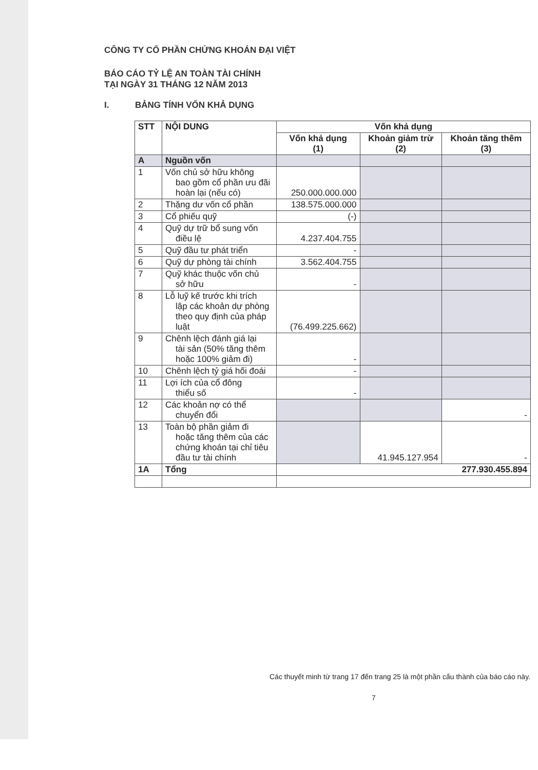CÔNG TY CỔ PHẦN CHỨNG KHOÁN ĐẠI VIỆT
BÁO CÁO TỶ LỆ AN TOÀN TÀI CHÍNH
TẠI NGÀY 31 THÁNG 12 NĂM 2013
I. BẢNG TÍNH VỐN KHẢ DỤNG
| STT | NỘI DUNG | Vốn khả dụng | | |
| --- | --- | --- | --- | --- |
| | | Vốn khả dụng (1) | Khoản giảm trừ (2) | Khoản tăng thêm (3) |
| A | Nguồn vốn | | | |
| 1 | Vốn chủ sở hữu không bao gồm cổ phần ưu đãi hoàn lại (nếu có) | 250.000.000.000 | | |
| 2 | Thặng dư vốn cổ phần | 138.575.000.000 | | |
| 3 | Cổ phiếu quỹ | (-) | | |
| 4 | Quỹ dự trữ bổ sung vốn điều lệ | 4.237.404.755 | | |
| 5 | Quỹ đầu tư phát triển | - | | |
| 6 | Quỹ dự phòng tài chính | 3.562.404.755 | | |
| 7 | Quỹ khác thuộc vốn chủ sở hữu | - | | |
| 8 | Lỗ luỹ kế trước khi trích lập các khoản dự phòng theo quy định của pháp luật | (76.499.225.662) | | |
| 9 | Chênh lệch đánh giá lại tài sản (50% tăng thêm hoặc 100% giảm đi) | - | | |
| 10 | Chênh lệch tỷ giá hối đoái | - | | |
| 11 | Lợi ích của cổ đông thiểu số | - | | |
| 12 | Các khoản nợ có thể chuyển đổi | | | - |
| 13 | Toàn bộ phần giảm đi hoặc tăng thêm của các chứng khoán tại chỉ tiêu đầu tư tài chính | | 41.945.127.954 | - |
| 1A | Tổng | 277.930.455.894 | | |
Các thuyết minh từ trang 17 đến trang 25 là một phần cấu thành của báo cáo này.
7